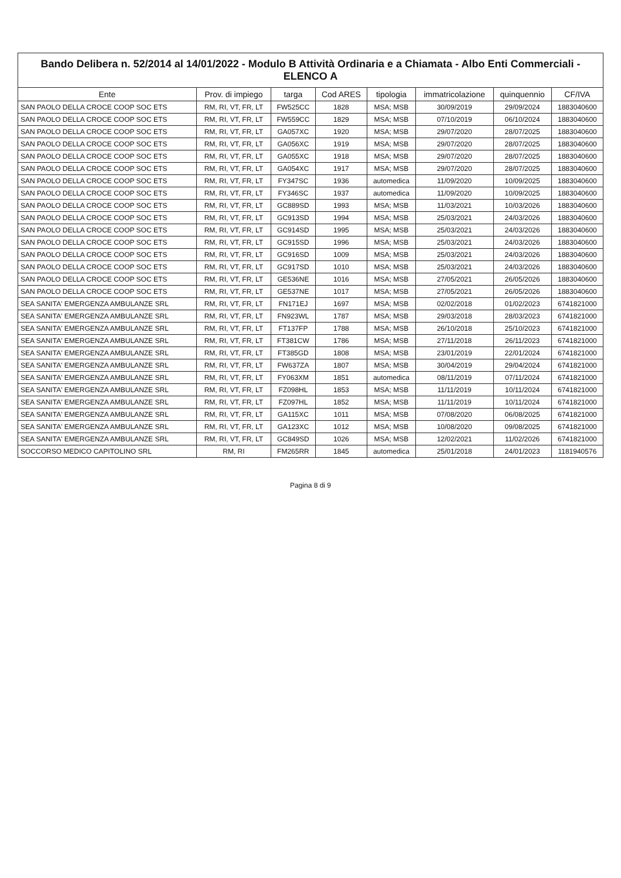Bando Delibera n. 52/2014 al 14/01/2022 - Modulo B Attività Ordinaria e a Chiamata - Albo Enti Commerciali - ELENCO A
| Ente | Prov. di impiego | targa | Cod ARES | tipologia | immatricolazione | quinquennio | CF/IVA |
| --- | --- | --- | --- | --- | --- | --- | --- |
| SAN PAOLO DELLA CROCE COOP SOC ETS | RM, RI, VT, FR, LT | FW525CC | 1828 | MSA; MSB | 30/09/2019 | 29/09/2024 | 1883040600 |
| SAN PAOLO DELLA CROCE COOP SOC ETS | RM, RI, VT, FR, LT | FW559CC | 1829 | MSA; MSB | 07/10/2019 | 06/10/2024 | 1883040600 |
| SAN PAOLO DELLA CROCE COOP SOC ETS | RM, RI, VT, FR, LT | GA057XC | 1920 | MSA; MSB | 29/07/2020 | 28/07/2025 | 1883040600 |
| SAN PAOLO DELLA CROCE COOP SOC ETS | RM, RI, VT, FR, LT | GA056XC | 1919 | MSA; MSB | 29/07/2020 | 28/07/2025 | 1883040600 |
| SAN PAOLO DELLA CROCE COOP SOC ETS | RM, RI, VT, FR, LT | GA055XC | 1918 | MSA; MSB | 29/07/2020 | 28/07/2025 | 1883040600 |
| SAN PAOLO DELLA CROCE COOP SOC ETS | RM, RI, VT, FR, LT | GA054XC | 1917 | MSA; MSB | 29/07/2020 | 28/07/2025 | 1883040600 |
| SAN PAOLO DELLA CROCE COOP SOC ETS | RM, RI, VT, FR, LT | FY347SC | 1936 | automedica | 11/09/2020 | 10/09/2025 | 1883040600 |
| SAN PAOLO DELLA CROCE COOP SOC ETS | RM, RI, VT, FR, LT | FY346SC | 1937 | automedica | 11/09/2020 | 10/09/2025 | 1883040600 |
| SAN PAOLO DELLA CROCE COOP SOC ETS | RM, RI, VT, FR, LT | GC889SD | 1993 | MSA; MSB | 11/03/2021 | 10/03/2026 | 1883040600 |
| SAN PAOLO DELLA CROCE COOP SOC ETS | RM, RI, VT, FR, LT | GC913SD | 1994 | MSA; MSB | 25/03/2021 | 24/03/2026 | 1883040600 |
| SAN PAOLO DELLA CROCE COOP SOC ETS | RM, RI, VT, FR, LT | GC914SD | 1995 | MSA; MSB | 25/03/2021 | 24/03/2026 | 1883040600 |
| SAN PAOLO DELLA CROCE COOP SOC ETS | RM, RI, VT, FR, LT | GC915SD | 1996 | MSA; MSB | 25/03/2021 | 24/03/2026 | 1883040600 |
| SAN PAOLO DELLA CROCE COOP SOC ETS | RM, RI, VT, FR, LT | GC916SD | 1009 | MSA; MSB | 25/03/2021 | 24/03/2026 | 1883040600 |
| SAN PAOLO DELLA CROCE COOP SOC ETS | RM, RI, VT, FR, LT | GC917SD | 1010 | MSA; MSB | 25/03/2021 | 24/03/2026 | 1883040600 |
| SAN PAOLO DELLA CROCE COOP SOC ETS | RM, RI, VT, FR, LT | GE536NE | 1016 | MSA; MSB | 27/05/2021 | 26/05/2026 | 1883040600 |
| SAN PAOLO DELLA CROCE COOP SOC ETS | RM, RI, VT, FR, LT | GE537NE | 1017 | MSA; MSB | 27/05/2021 | 26/05/2026 | 1883040600 |
| SEA SANITA' EMERGENZA AMBULANZE SRL | RM, RI, VT, FR, LT | FN171EJ | 1697 | MSA; MSB | 02/02/2018 | 01/02/2023 | 6741821000 |
| SEA SANITA' EMERGENZA AMBULANZE SRL | RM, RI, VT, FR, LT | FN923WL | 1787 | MSA; MSB | 29/03/2018 | 28/03/2023 | 6741821000 |
| SEA SANITA' EMERGENZA AMBULANZE SRL | RM, RI, VT, FR, LT | FT137FP | 1788 | MSA; MSB | 26/10/2018 | 25/10/2023 | 6741821000 |
| SEA SANITA' EMERGENZA AMBULANZE SRL | RM, RI, VT, FR, LT | FT381CW | 1786 | MSA; MSB | 27/11/2018 | 26/11/2023 | 6741821000 |
| SEA SANITA' EMERGENZA AMBULANZE SRL | RM, RI, VT, FR, LT | FT385GD | 1808 | MSA; MSB | 23/01/2019 | 22/01/2024 | 6741821000 |
| SEA SANITA' EMERGENZA AMBULANZE SRL | RM, RI, VT, FR, LT | FW637ZA | 1807 | MSA; MSB | 30/04/2019 | 29/04/2024 | 6741821000 |
| SEA SANITA' EMERGENZA AMBULANZE SRL | RM, RI, VT, FR, LT | FY063XM | 1851 | automedica | 08/11/2019 | 07/11/2024 | 6741821000 |
| SEA SANITA' EMERGENZA AMBULANZE SRL | RM, RI, VT, FR, LT | FZ098HL | 1853 | MSA; MSB | 11/11/2019 | 10/11/2024 | 6741821000 |
| SEA SANITA' EMERGENZA AMBULANZE SRL | RM, RI, VT, FR, LT | FZ097HL | 1852 | MSA; MSB | 11/11/2019 | 10/11/2024 | 6741821000 |
| SEA SANITA' EMERGENZA AMBULANZE SRL | RM, RI, VT, FR, LT | GA115XC | 1011 | MSA; MSB | 07/08/2020 | 06/08/2025 | 6741821000 |
| SEA SANITA' EMERGENZA AMBULANZE SRL | RM, RI, VT, FR, LT | GA123XC | 1012 | MSA; MSB | 10/08/2020 | 09/08/2025 | 6741821000 |
| SEA SANITA' EMERGENZA AMBULANZE SRL | RM, RI, VT, FR, LT | GC849SD | 1026 | MSA; MSB | 12/02/2021 | 11/02/2026 | 6741821000 |
| SOCCORSO MEDICO CAPITOLINO SRL | RM, RI | FM265RR | 1845 | automedica | 25/01/2018 | 24/01/2023 | 1181940576 |
Pagina 8 di 9